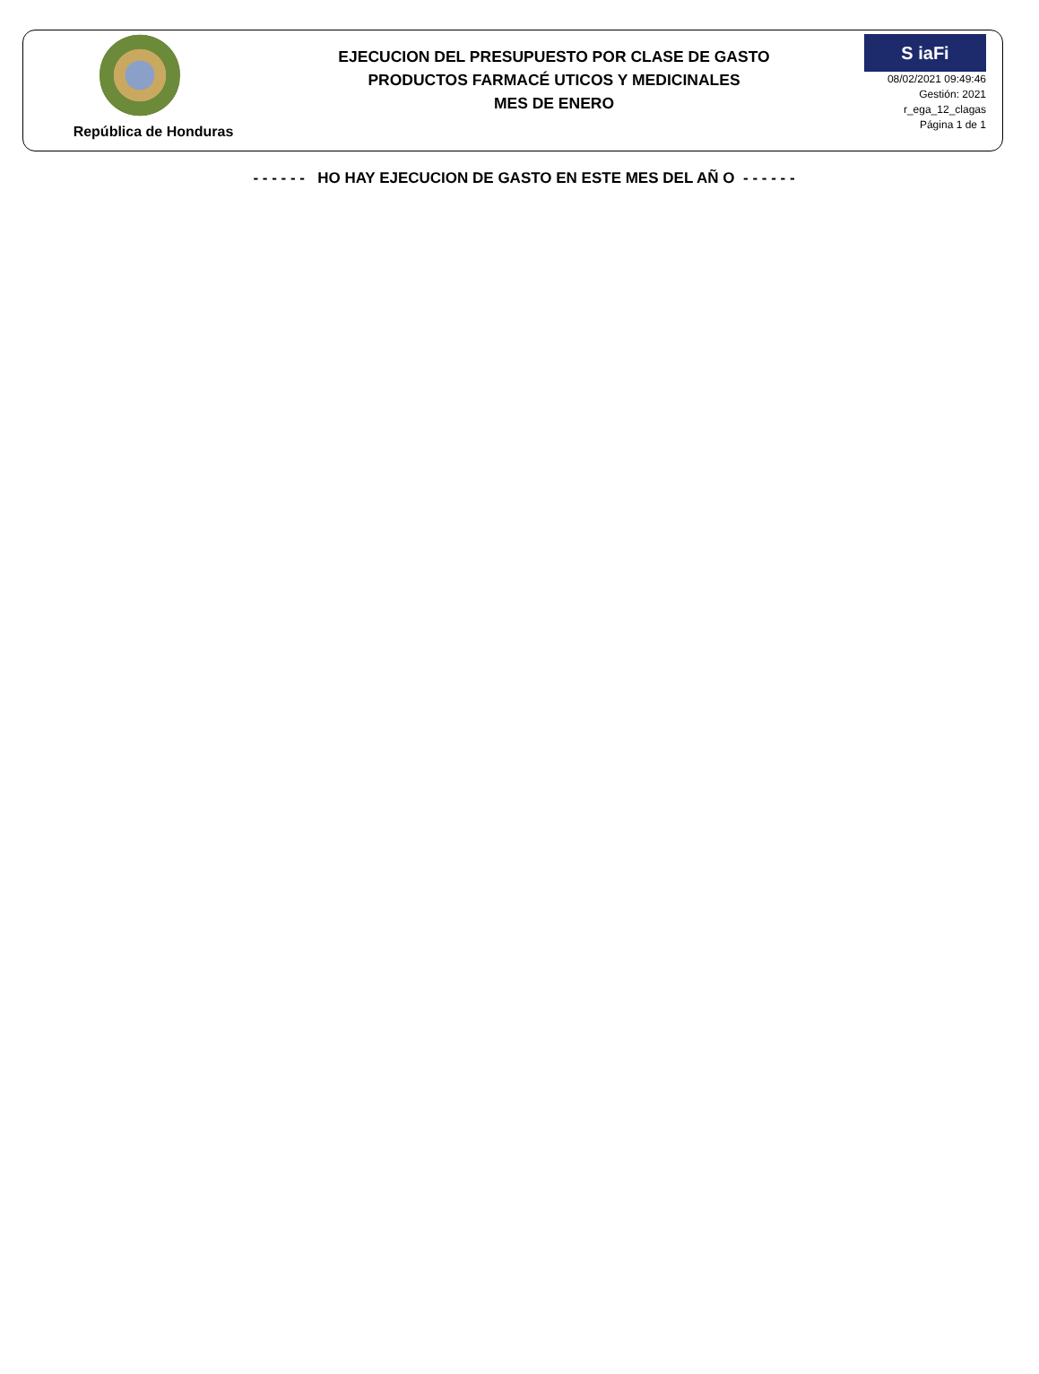República de Honduras
EJECUCION DEL PRESUPUESTO POR CLASE DE GASTO
PRODUCTOS FARMACÉ UTICOS Y MEDICINALES
MES DE ENERO
S iaFi
08/02/2021 09:49:46
Gestión: 2021
r_ega_12_clagas
Página 1 de 1
- - - - - - HO HAY EJECUCION DE GASTO EN ESTE MES DEL AÑ O - - - - - -